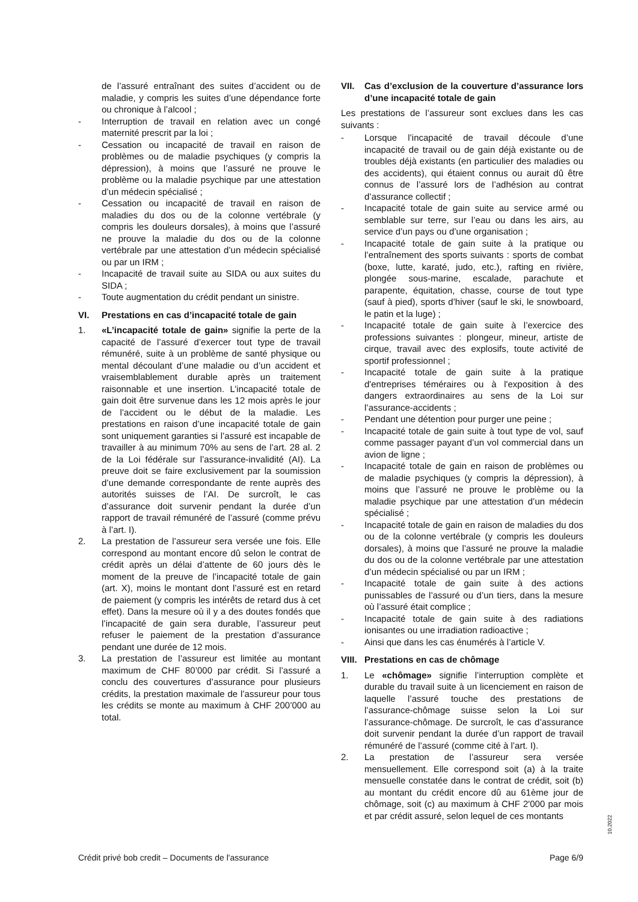de l’assuré entraînant des suites d’accident ou de maladie, y compris les suites d’une dépendance forte ou chronique à l’alcool ;
- Interruption de travail en relation avec un congé maternité prescrit par la loi ;
- Cessation ou incapacité de travail en raison de problèmes ou de maladie psychiques (y compris la dépression), à moins que l’assuré ne prouve le problème ou la maladie psychique par une attestation d’un médecin spécialisé ;
- Cessation ou incapacité de travail en raison de maladies du dos ou de la colonne vertébrale (y compris les douleurs dorsales), à moins que l’assuré ne prouve la maladie du dos ou de la colonne vertébrale par une attestation d’un médecin spécialisé ou par un IRM ;
- Incapacité de travail suite au SIDA ou aux suites du SIDA ;
- Toute augmentation du crédit pendant un sinistre.
VI. Prestations en cas d’incapacité totale de gain
1. «L’incapacité totale de gain» signifie la perte de la capacité de l’assuré d’exercer tout type de travail rémunéré, suite à un problème de santé physique ou mental découlant d’une maladie ou d’un accident et vraisemblablement durable après un traitement raisonnable et une insertion. L’incapacité totale de gain doit être survenue dans les 12 mois après le jour de l’accident ou le début de la maladie. Les prestations en raison d’une incapacité totale de gain sont uniquement garanties si l’assuré est incapable de travailler à au minimum 70% au sens de l’art. 28 al. 2 de la Loi fédérale sur l’assurance-invalidité (AI). La preuve doit se faire exclusivement par la soumission d’une demande correspondante de rente auprès des autorités suisses de l’AI. De surcroît, le cas d’assurance doit survenir pendant la durée d’un rapport de travail rémunéré de l’assuré (comme prévu à l’art. I).
2. La prestation de l’assureur sera versée une fois. Elle correspond au montant encore dû selon le contrat de crédit après un délai d’attente de 60 jours dès le moment de la preuve de l’incapacité totale de gain (art. X), moins le montant dont l’assuré est en retard de paiement (y compris les intérêts de retard dus à cet effet). Dans la mesure où il y a des doutes fondés que l’incapacité de gain sera durable, l’assureur peut refuser le paiement de la prestation d’assurance pendant une durée de 12 mois.
3. La prestation de l’assureur est limitée au montant maximum de CHF 80’000 par crédit. Si l’assuré a conclu des couvertures d’assurance pour plusieurs crédits, la prestation maximale de l’assureur pour tous les crédits se monte au maximum à CHF 200’000 au total.
VII. Cas d’exclusion de la couverture d’assurance lors d’une incapacité totale de gain
Les prestations de l’assureur sont exclues dans les cas suivants :
- Lorsque l’incapacité de travail découle d’une incapacité de travail ou de gain déjà existante ou de troubles déjà existants (en particulier des maladies ou des accidents), qui étaient connus ou aurait dû être connus de l’assuré lors de l’adhésion au contrat d’assurance collectif ;
- Incapacité totale de gain suite au service armé ou semblable sur terre, sur l’eau ou dans les airs, au service d’un pays ou d’une organisation ;
- Incapacité totale de gain suite à la pratique ou l’entraînement des sports suivants : sports de combat (boxe, lutte, karaté, judo, etc.), rafting en rivière, plongée sous-marine, escalade, parachute et parapente, équitation, chasse, course de tout type (sauf à pied), sports d’hiver (sauf le ski, le snowboard, le patin et la luge) ;
- Incapacité totale de gain suite à l’exercice des professions suivantes : plongeur, mineur, artiste de cirque, travail avec des explosifs, toute activité de sportif professionnel ;
- Incapacité totale de gain suite à la pratique d'entreprises téméraires ou à l'exposition à des dangers extraordinaires au sens de la Loi sur l’assurance-accidents ;
- Pendant une détention pour purger une peine ;
- Incapacité totale de gain suite à tout type de vol, sauf comme passager payant d’un vol commercial dans un avion de ligne ;
- Incapacité totale de gain en raison de problèmes ou de maladie psychiques (y compris la dépression), à moins que l’assuré ne prouve le problème ou la maladie psychique par une attestation d’un médecin spécialisé ;
- Incapacité totale de gain en raison de maladies du dos ou de la colonne vertébrale (y compris les douleurs dorsales), à moins que l’assuré ne prouve la maladie du dos ou de la colonne vertébrale par une attestation d’un médecin spécialisé ou par un IRM ;
- Incapacité totale de gain suite à des actions punissables de l’assuré ou d’un tiers, dans la mesure où l’assuré était complice ;
- Incapacité totale de gain suite à des radiations ionisantes ou une irradiation radioactive ;
- Ainsi que dans les cas énumérés à l’article V.
VIII. Prestations en cas de chômage
1. Le «chômage» signifie l’interruption complète et durable du travail suite à un licenciement en raison de laquelle l’assuré touche des prestations de l’assurance-chômage suisse selon la Loi sur l’assurance-chômage. De surcroît, le cas d’assurance doit survenir pendant la durée d’un rapport de travail rémunéré de l’assuré (comme cité à l’art. I).
2. La prestation de l’assureur sera versée mensuellement. Elle correspond soit (a) à la traite mensuelle constatée dans le contrat de crédit, soit (b) au montant du crédit encore dû au 61ème jour de chômage, soit (c) au maximum à CHF 2'000 par mois et par crédit assuré, selon lequel de ces montants
10.2022
Crédit privé bob credit – Documents de l'assurance Page 6/9